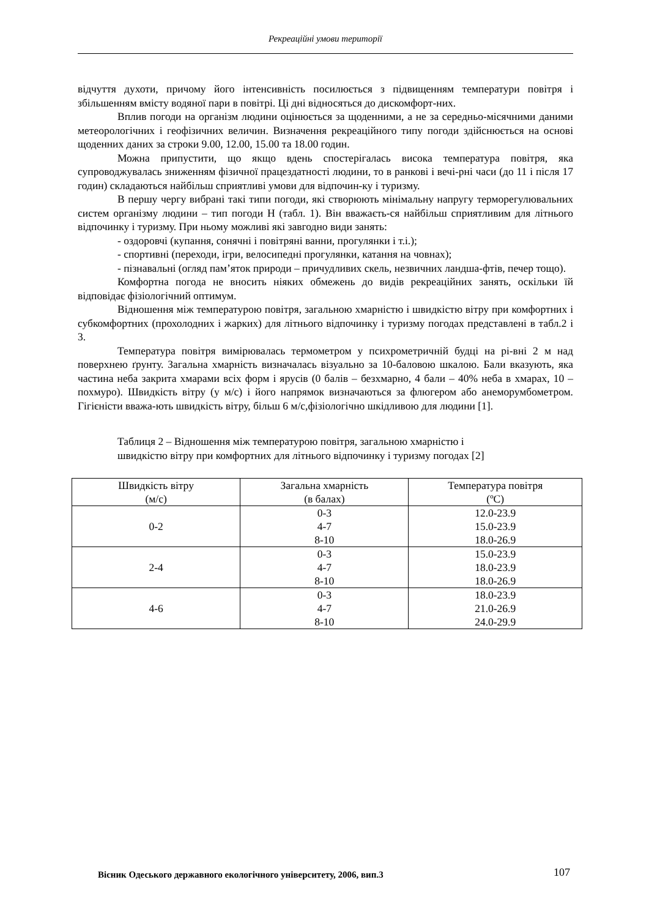Рекреаційні умови території
відчуття духоти, причому його інтенсивність посилюється з підвищенням температури повітря і збільшенням вмісту водяної пари в повітрі. Ці дні відносяться до дискомфорт-них.
Вплив погоди на організм людини оцінюється за щоденними, а не за середньо-місячними даними метеорологічних і геофізичних величин. Визначення рекреаційного типу погоди здійснюється на основі щоденних даних за строки 9.00, 12.00, 15.00 та 18.00 годин.
Можна припустити, що якщо вдень спостерігалась висока температура повітря, яка супроводжувалась зниженням фізичної працездатності людини, то в ранкові і вечі-рні часи (до 11 і після 17 годин) складаються найбільш сприятливі умови для відпочин-ку і туризму.
В першу чергу вибрані такі типи погоди, які створюють мінімальну напругу терморегулювальних систем організму людини – тип погоди Н (табл. 1). Він вважаєть-ся найбільш сприятливим для літнього відпочинку і туризму. При ньому можливі які завгодно види занять:
- оздоровчі (купання, сонячні і повітряні ванни, прогулянки і т.і.);
- спортивні (переходи, ігри, велосипедні прогулянки, катання на човнах);
- пізнавальні (огляд пам’яток природи – причудливих скель, незвичних ландша-фтів, печер тощо).
Комфортна погода не вносить ніяких обмежень до видів рекреаційних занять, оскільки їй відповідає фізіологічний оптимум.
Відношення між температурою повітря, загальною хмарністю і швидкістю вітру при комфортних і субкомфортних (прохолодних і жарких) для літнього відпочинку і туризму погодах представлені в табл.2 і 3.
Температура повітря вимірювалась термометром у психрометричній будці на рі-вні 2 м над поверхнею ґрунту. Загальна хмарність визначалась візуально за 10-баловою шкалою. Бали вказують, яка частина неба закрита хмарами всіх форм і ярусів (0 балів – безхмарно, 4 бали – 40% неба в хмарах, 10 – похмуро). Швидкість вітру (у м/с) і його напрямок визначаються за флюгером або анеморумбометром. Гігієністи вважа-ють швидкість вітру, більш 6 м/с,фізіологічно шкідливою для людини [1].
Таблиця 2 – Відношення між температурою повітря, загальною хмарністю і
швидкістю вітру при комфортних для літнього відпочинку і туризму погодах [2]
| Швидкість вітру (м/с) | Загальна хмарність (в балах) | Температура повітря (ºC) |
| 0-2 | 0-3 4-7 8-10 | 12.0-23.9 15.0-23.9 18.0-26.9 |
| 2-4 | 0-3 4-7 8-10 | 15.0-23.9 18.0-23.9 18.0-26.9 |
| 4-6 | 0-3 4-7 8-10 | 18.0-23.9 21.0-26.9 24.0-29.9 |
Вісник Одеського державного екологічного університету, 2006, вип.3 107